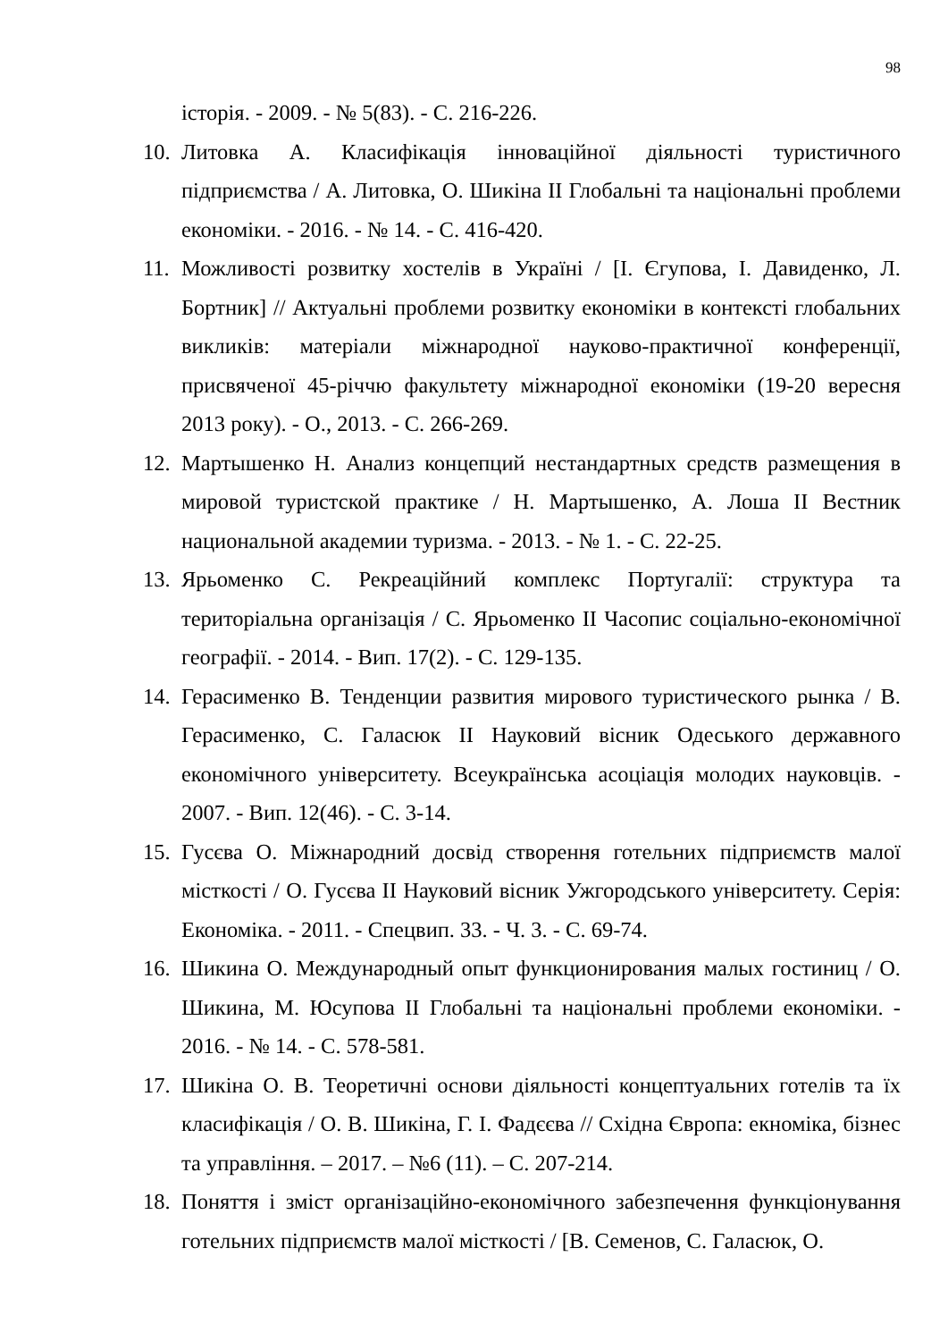98
історія. - 2009. - № 5(83). - С. 216-226.
10. Литовка А. Класифікація інноваційної діяльності туристичного підприємства / А. Литовка, О. Шикіна ІІ Глобальні та національні проблеми економіки. - 2016. - № 14. - С. 416-420.
11. Можливості розвитку хостелів в Україні / [І. Єгупова, І. Давиденко, Л. Бортник] // Актуальні проблеми розвитку економіки в контексті глобальних викликів: матеріали міжнародної науково-практичної конференції, присвяченої 45-річчю факультету міжнародної економіки (19-20 вересня 2013 року). - О., 2013. - С. 266-269.
12. Мартышенко Н. Анализ концепций нестандартных средств размещения в мировой туристской практике / Н. Мартышенко, А. Лоша ІІ Вестник национальной академии туризма. - 2013. - № 1. - С. 22-25.
13. Ярьоменко С. Рекреаційний комплекс Португалії: структура та територіальна організація / С. Ярьоменко ІІ Часопис соціально-економічної географії. - 2014. - Вип. 17(2). - С. 129-135.
14. Герасименко В. Тенденции развития мирового туристического рынка / В. Герасименко, С. Галасюк ІІ Науковий вісник Одеського державного економічного університету. Всеукраїнська асоціація молодих науковців. - 2007. - Вип. 12(46). - С. 3-14.
15. Гусєва О. Міжнародний досвід створення готельних підприємств малої місткості / О. Гусєва ІІ Науковий вісник Ужгородського університету. Серія: Економіка. - 2011. - Спецвип. 33. - Ч. 3. - С. 69-74.
16. Шикина О. Международный опыт функционирования малых гостиниц / О. Шикина, М. Юсупова ІІ Глобальні та національні проблеми економіки. - 2016. - № 14. - С. 578-581.
17. Шикіна О. В. Теоретичні основи діяльності концептуальних готелів та їх класифікація / О. В. Шикіна, Г. І. Фадєєва // Східна Європа: екноміка, бізнес та управління. – 2017. – №6 (11). – С. 207-214.
18. Поняття і зміст організаційно-економічного забезпечення функціонування готельних підприємств малої місткості / [В. Семенов, С. Галасюк, О.